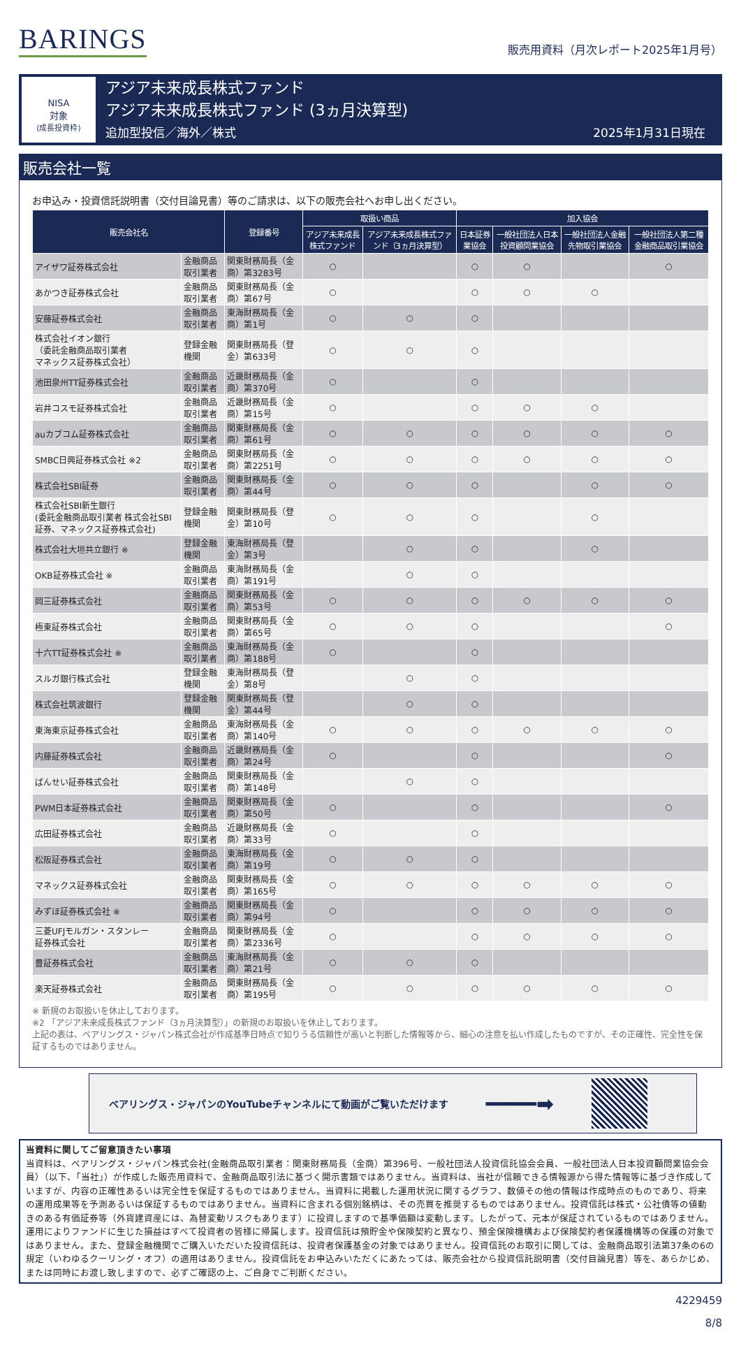BARINGS
販売用資料（月次レポート2025年1月号）
NISA
対象
(成長投資枠)
アジア未来成長株式ファンド
アジア未来成長株式ファンド (3ヵ月決算型)
追加型投信／海外／株式 2025年1月31日現在
販売会社一覧
お申込み・投資信託説明書（交付目論見書）等のご請求は、以下の販売会社へお申し出ください。
| 販売会社名 | | 登録番号 | 取扱い商品 | | 加入協会 | | | |
| --- | --- | --- | --- | --- | --- | --- | --- | --- |
| | | | アジア未来成長株式ファンド | アジア未来成長株式ファンド（3ヵ月決算型） | 日本証券業協会 | 一般社団法人日本投資顧問業協会 | 一般社団法人金融先物取引業協会 | 一般社団法人第二種金融商品取引業協会 |
| アイザワ証券株式会社 | 金融商品取引業者 | 関東財務局長（金商）第3283号 | ○ | | ○ | ○ | | ○ |
| あかつき証券株式会社 | 金融商品取引業者 | 関東財務局長（金商）第67号 | ○ | | ○ | ○ | ○ | |
| 安藤証券株式会社 | 金融商品取引業者 | 東海財務局長（金商）第1号 | ○ | ○ | ○ | | | |
| 株式会社イオン銀行 （委託金融商品取引業者 マネックス証券株式会社） | 登録金融機関 | 関東財務局長（登金）第633号 | ○ | ○ | ○ | | | |
| 池田泉州TT証券株式会社 | 金融商品取引業者 | 近畿財務局長（金商）第370号 | ○ | | ○ | | | |
| 岩井コスモ証券株式会社 | 金融商品取引業者 | 近畿財務局長（金商）第15号 | ○ | | ○ | ○ | ○ | |
| auカブコム証券株式会社 | 金融商品取引業者 | 関東財務局長（金商）第61号 | ○ | ○ | ○ | ○ | ○ | ○ |
| SMBC日興証券株式会社 ※2 | 金融商品取引業者 | 関東財務局長（金商）第2251号 | ○ | ○ | ○ | ○ | ○ | ○ |
| 株式会社SBI証券 | 金融商品取引業者 | 関東財務局長（金商）第44号 | ○ | ○ | ○ | | ○ | ○ |
| 株式会社SBI新生銀行 (委託金融商品取引業者 株式会社SBI証券、マネックス証券株式会社) | 登録金融機関 | 関東財務局長（登金）第10号 | ○ | ○ | ○ | | ○ | |
| 株式会社大垣共立銀行 ※ | 登録金融機関 | 東海財務局長（登金）第3号 | | ○ | ○ | | ○ | |
| OKB証券株式会社 ※ | 金融商品取引業者 | 東海財務局長（金商）第191号 | | ○ | ○ | | | |
| 岡三証券株式会社 | 金融商品取引業者 | 関東財務局長（金商）第53号 | ○ | ○ | ○ | ○ | ○ | ○ |
| 極東証券株式会社 | 金融商品取引業者 | 関東財務局長（金商）第65号 | ○ | ○ | ○ | | | ○ |
| 十六TT証券株式会社 ※ | 金融商品取引業者 | 東海財務局長（金商）第188号 | ○ | | ○ | | | |
| スルガ銀行株式会社 | 登録金融機関 | 東海財務局長（登金）第8号 | | ○ | ○ | | | |
| 株式会社筑波銀行 | 登録金融機関 | 関東財務局長（登金）第44号 | | ○ | ○ | | | |
| 東海東京証券株式会社 | 金融商品取引業者 | 東海財務局長（金商）第140号 | ○ | ○ | ○ | ○ | ○ | ○ |
| 内藤証券株式会社 | 金融商品取引業者 | 近畿財務局長（金商）第24号 | ○ | | ○ | | | ○ |
| ばんせい証券株式会社 | 金融商品取引業者 | 関東財務局長（金商）第148号 | | ○ | ○ | | | |
| PWM日本証券株式会社 | 金融商品取引業者 | 関東財務局長（金商）第50号 | ○ | | ○ | | | ○ |
| 広田証券株式会社 | 金融商品取引業者 | 近畿財務局長（金商）第33号 | ○ | | ○ | | | |
| 松阪証券株式会社 | 金融商品取引業者 | 東海財務局長（金商）第19号 | ○ | ○ | ○ | | | |
| マネックス証券株式会社 | 金融商品取引業者 | 関東財務局長（金商）第165号 | ○ | ○ | ○ | ○ | ○ | ○ |
| みずほ証券株式会社 ※ | 金融商品取引業者 | 関東財務局長（金商）第94号 | ○ | | ○ | ○ | ○ | ○ |
| 三菱UFJモルガン・スタンレー 証券株式会社 | 金融商品取引業者 | 関東財務局長（金商）第2336号 | ○ | | ○ | ○ | ○ | ○ |
| 豊証券株式会社 | 金融商品取引業者 | 東海財務局長（金商）第21号 | ○ | ○ | ○ | | | |
| 楽天証券株式会社 | 金融商品取引業者 | 関東財務局長（金商）第195号 | ○ | ○ | ○ | ○ | ○ | ○ |
※ 新規のお取扱いを休止しております。
※2 「アジア未来成長株式ファンド（3ヵ月決算型）」の新規のお取扱いを休止しております。
上記の表は、ベアリングス・ジャパン株式会社が作成基準日時点で知りうる信頼性が高いと判断した情報等から、細心の注意を払い作成したものですが、その正確性、完全性を保証するものではありません。
ベアリングス・ジャパンのYouTubeチャンネルにて動画がご覧いただけます ━━━━➡
当資料に関してご留意頂きたい事項
当資料は、ベアリングス・ジャパン株式会社(金融商品取引業者：関東財務局長（金商）第396号、一般社団法人投資信託協会会員、一般社団法人日本投資顧問業協会会員）（以下、「当社」）が作成した販売用資料で、金融商品取引法に基づく開示書類ではありません。当資料は、当社が信頼できる情報源から得た情報等に基づき作成していますが、内容の正確性あるいは完全性を保証するものではありません。当資料に掲載した運用状況に関するグラフ、数値その他の情報は作成時点のものであり、将来の運用成果等を予測あるいは保証するものではありません。当資料に含まれる個別銘柄は、その売買を推奨するものではありません。投資信託は株式・公社債等の値動きのある有価証券等（外貨建資産には、為替変動リスクもあります）に投資しますので基準価額は変動します。したがって、元本が保証されているものではありません。運用によりファンドに生じた損益はすべて投資者の皆様に帰属します。投資信託は預貯金や保険契約と異なり、預金保険機構および保険契約者保護機構等の保護の対象ではありません。また、登録金融機関でご購入いただいた投資信託は、投資者保護基金の対象ではありません。投資信託のお取引に関しては、金融商品取引法第37条の6の規定（いわゆるクーリング・オフ）の適用はありません。投資信託をお申込みいただくにあたっては、販売会社から投資信託説明書（交付目論見書）等を、あらかじめ、または同時にお渡し致しますので、必ずご確認の上、ご自身でご判断ください。
4229459
8/8